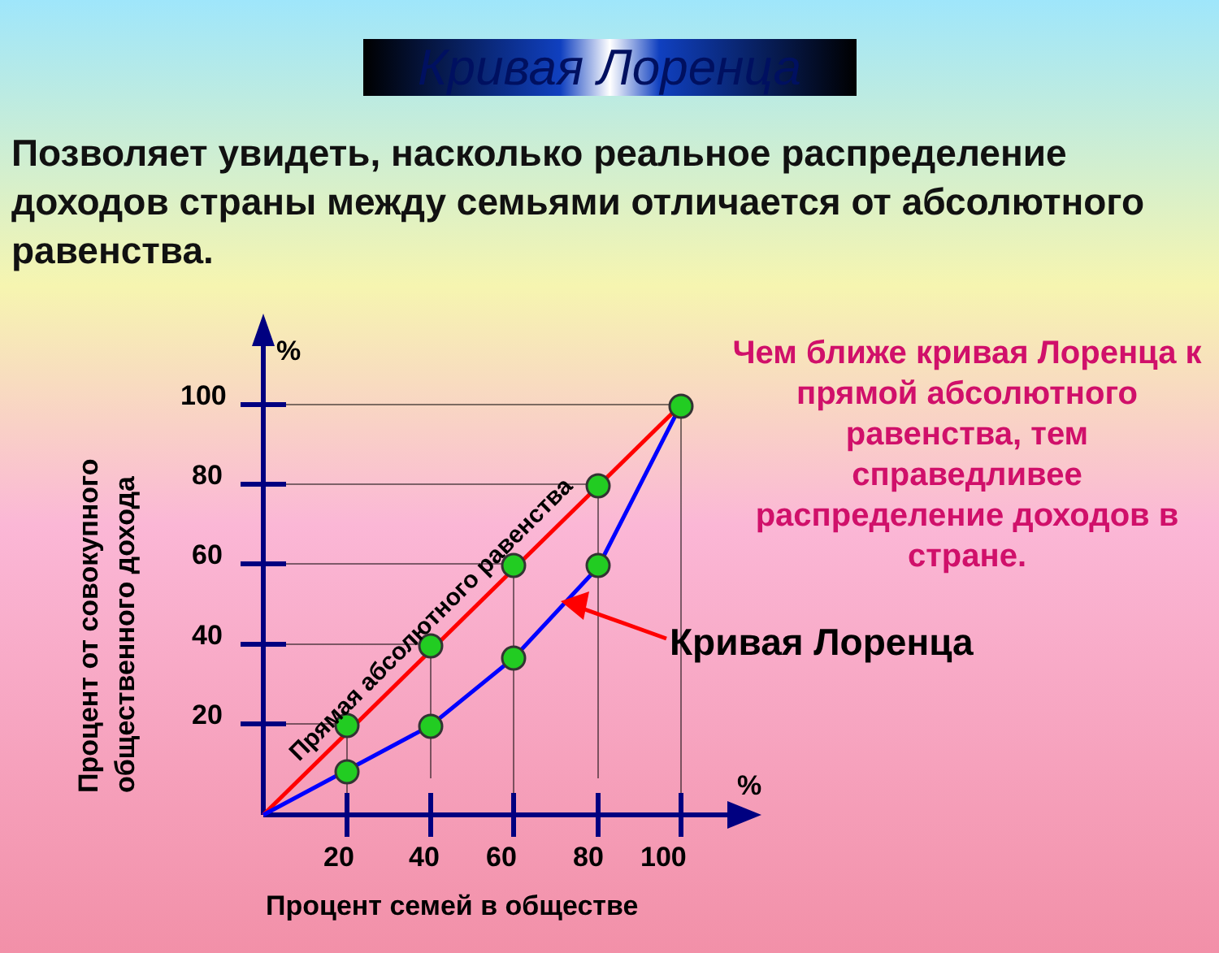Кривая Лоренца
Позволяет увидеть, насколько реальное распределение доходов страны между семьями отличается от абсолютного равенства.
Чем ближе кривая Лоренца к прямой абсолютного равенства, тем справедливее распределение доходов в стране.
%
100
80
60
40
20
%
20
40
60
80
100
Процент семей в обществе
Кривая Лоренца
Процент от совокупного
общественного дохода
Прямая абсолютного равенства